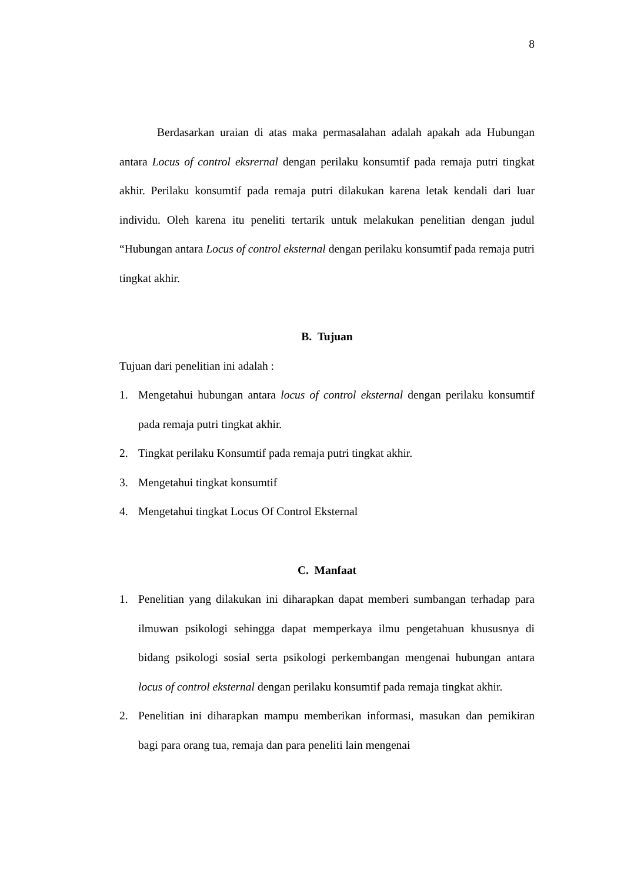8
Berdasarkan uraian di atas maka permasalahan adalah apakah ada Hubungan antara Locus of control eksrernal dengan perilaku konsumtif pada remaja putri tingkat akhir. Perilaku konsumtif pada remaja putri dilakukan karena letak kendali dari luar individu. Oleh karena itu peneliti tertarik untuk melakukan penelitian dengan judul “Hubungan antara Locus of control eksternal dengan perilaku konsumtif pada remaja putri tingkat akhir.
B. Tujuan
Tujuan dari penelitian ini adalah :
1. Mengetahui hubungan antara locus of control eksternal dengan perilaku konsumtif pada remaja putri tingkat akhir.
2. Tingkat perilaku Konsumtif pada remaja putri tingkat akhir.
3. Mengetahui tingkat konsumtif
4. Mengetahui tingkat Locus Of Control Eksternal
C. Manfaat
1. Penelitian yang dilakukan ini diharapkan dapat memberi sumbangan terhadap para ilmuwan psikologi sehingga dapat memperkaya ilmu pengetahuan khususnya di bidang psikologi sosial serta psikologi perkembangan mengenai hubungan antara locus of control eksternal dengan perilaku konsumtif pada remaja tingkat akhir.
2. Penelitian ini diharapkan mampu memberikan informasi, masukan dan pemikiran bagi para orang tua, remaja dan para peneliti lain mengenai